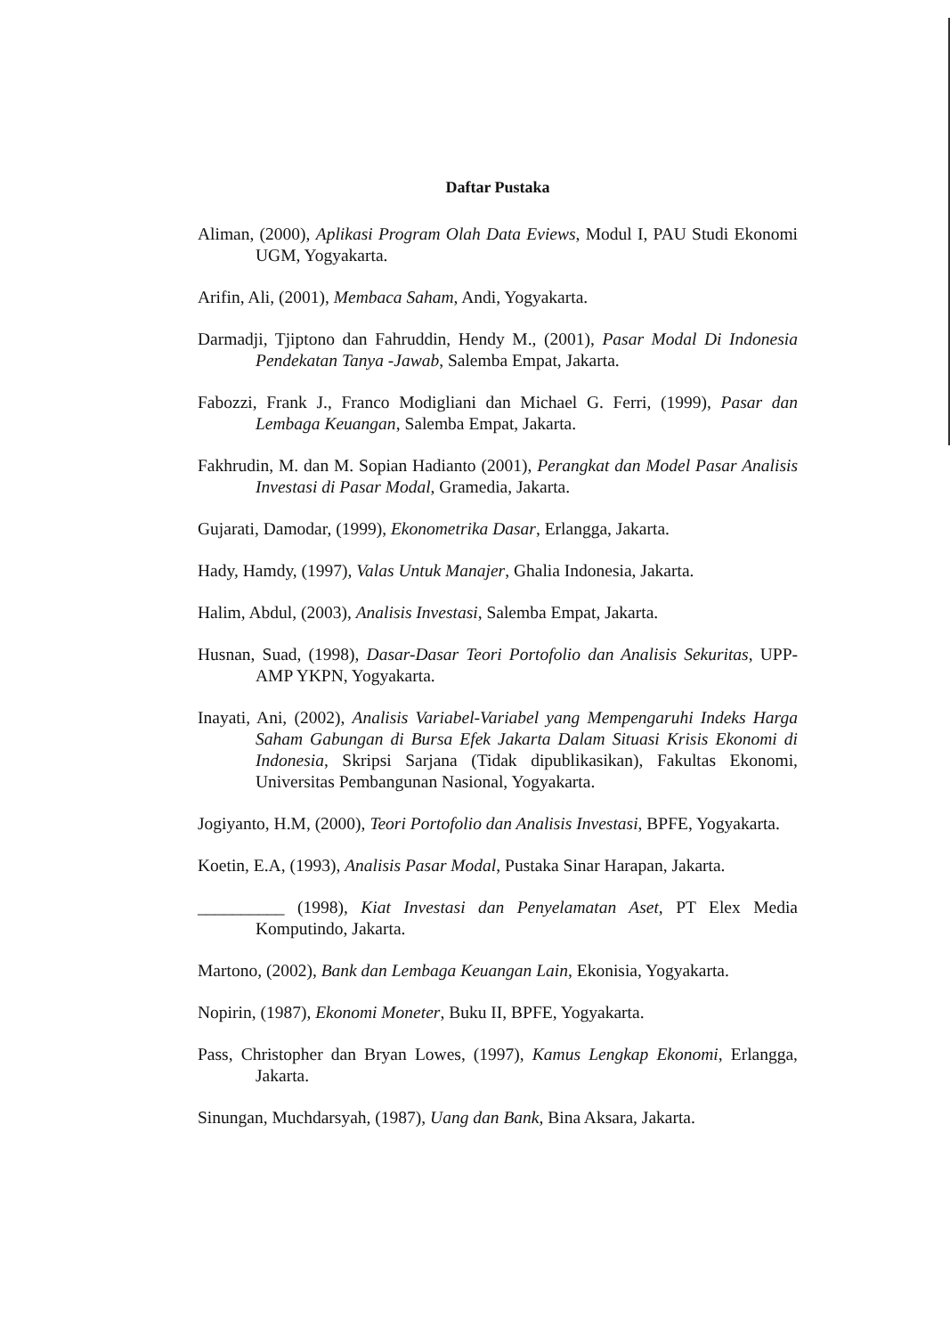Daftar Pustaka
Aliman, (2000), Aplikasi Program Olah Data Eviews, Modul I, PAU Studi Ekonomi UGM, Yogyakarta.
Arifin, Ali, (2001), Membaca Saham, Andi, Yogyakarta.
Darmadji, Tjiptono dan Fahruddin, Hendy M., (2001), Pasar Modal Di Indonesia Pendekatan Tanya -Jawab, Salemba Empat, Jakarta.
Fabozzi, Frank J., Franco Modigliani dan Michael G. Ferri, (1999), Pasar dan Lembaga Keuangan, Salemba Empat, Jakarta.
Fakhrudin, M. dan M. Sopian Hadianto (2001), Perangkat dan Model Pasar Analisis Investasi di Pasar Modal, Gramedia, Jakarta.
Gujarati, Damodar, (1999), Ekonometrika Dasar, Erlangga, Jakarta.
Hady, Hamdy, (1997), Valas Untuk Manajer, Ghalia Indonesia, Jakarta.
Halim, Abdul, (2003), Analisis Investasi, Salemba Empat, Jakarta.
Husnan, Suad, (1998), Dasar-Dasar Teori Portofolio dan Analisis Sekuritas, UPP-AMP YKPN, Yogyakarta.
Inayati, Ani, (2002), Analisis Variabel-Variabel yang Mempengaruhi Indeks Harga Saham Gabungan di Bursa Efek Jakarta Dalam Situasi Krisis Ekonomi di Indonesia, Skripsi Sarjana (Tidak dipublikasikan), Fakultas Ekonomi, Universitas Pembangunan Nasional, Yogyakarta.
Jogiyanto, H.M, (2000), Teori Portofolio dan Analisis Investasi, BPFE, Yogyakarta.
Koetin, E.A, (1993), Analisis Pasar Modal, Pustaka Sinar Harapan, Jakarta.
__________ (1998), Kiat Investasi dan Penyelamatan Aset, PT Elex Media Komputindo, Jakarta.
Martono, (2002), Bank dan Lembaga Keuangan Lain, Ekonisia, Yogyakarta.
Nopirin, (1987), Ekonomi Moneter, Buku II, BPFE, Yogyakarta.
Pass, Christopher dan Bryan Lowes, (1997), Kamus Lengkap Ekonomi, Erlangga, Jakarta.
Sinungan, Muchdarsyah, (1987), Uang dan Bank, Bina Aksara, Jakarta.